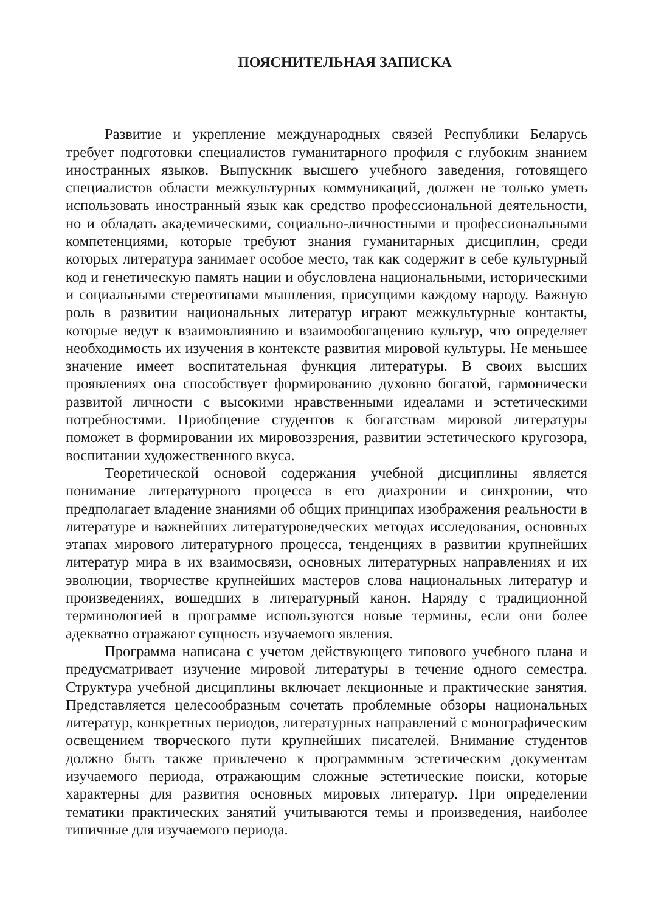ПОЯСНИТЕЛЬНАЯ ЗАПИСКА
Развитие и укрепление международных связей Республики Беларусь требует подготовки специалистов гуманитарного профиля с глубоким знанием иностранных языков. Выпускник высшего учебного заведения, готовящего специалистов области межкультурных коммуникаций, должен не только уметь использовать иностранный язык как средство профессиональной деятельности, но и обладать академическими, социально-личностными и профессиональными компетенциями, которые требуют знания гуманитарных дисциплин, среди которых литература занимает особое место, так как содержит в себе культурный код и генетическую память нации и обусловлена национальными, историческими и социальными стереотипами мышления, присущими каждому народу. Важную роль в развитии национальных литератур играют межкультурные контакты, которые ведут к взаимовлиянию и взаимообогащению культур, что определяет необходимость их изучения в контексте развития мировой культуры. Не меньшее значение имеет воспитательная функция литературы. В своих высших проявлениях она способствует формированию духовно богатой, гармонически развитой личности с высокими нравственными идеалами и эстетическими потребностями. Приобщение студентов к богатствам мировой литературы поможет в формировании их мировоззрения, развитии эстетического кругозора, воспитании художественного вкуса.
Теоретической основой содержания учебной дисциплины является понимание литературного процесса в его диахронии и синхронии, что предполагает владение знаниями об общих принципах изображения реальности в литературе и важнейших литературоведческих методах исследования, основных этапах мирового литературного процесса, тенденциях в развитии крупнейших литератур мира в их взаимосвязи, основных литературных направлениях и их эволюции, творчестве крупнейших мастеров слова национальных литератур и произведениях, вошедших в литературный канон. Наряду с традиционной терминологией в программе используются новые термины, если они более адекватно отражают сущность изучаемого явления.
Программа написана с учетом действующего типового учебного плана и предусматривает изучение мировой литературы в течение одного семестра. Структура учебной дисциплины включает лекционные и практические занятия. Представляется целесообразным сочетать проблемные обзоры национальных литератур, конкретных периодов, литературных направлений с монографическим освещением творческого пути крупнейших писателей. Внимание студентов должно быть также привлечено к программным эстетическим документам изучаемого периода, отражающим сложные эстетические поиски, которые характерны для развития основных мировых литератур. При определении тематики практических занятий учитываются темы и произведения, наиболее типичные для изучаемого периода.